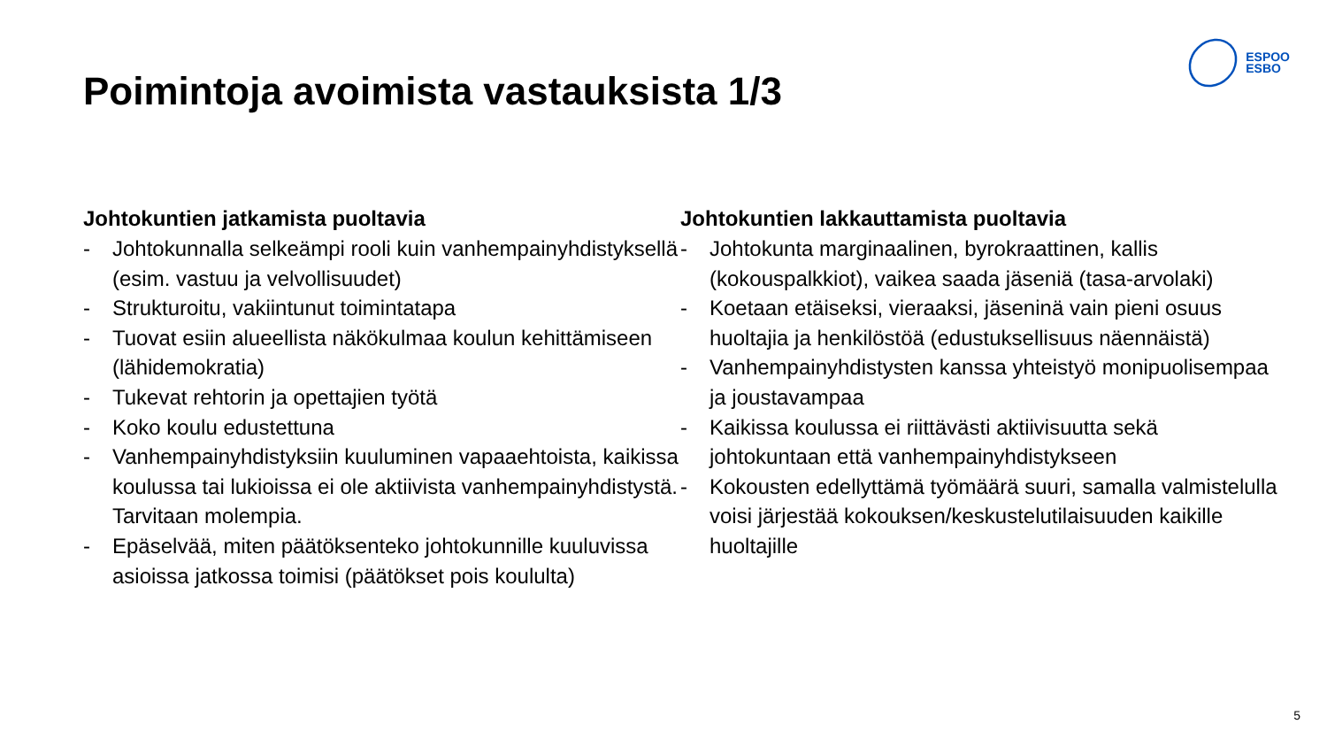ESPOO
ESBO
Poimintoja avoimista vastauksista 1/3
Johtokuntien jatkamista puoltavia
- Johtokunnalla selkeämpi rooli kuin vanhempainyhdistyksellä (esim. vastuu ja velvollisuudet)
- Strukturoitu, vakiintunut toimintatapa
- Tuovat esiin alueellista näkökulmaa koulun kehittämiseen (lähidemokratia)
- Tukevat rehtorin ja opettajien työtä
- Koko koulu edustettuna
- Vanhempainyhdistyksiin kuuluminen vapaaehtoista, kaikissa koulussa tai lukioissa ei ole aktiivista vanhempainyhdistystä. Tarvitaan molempia.
- Epäselvää, miten päätöksenteko johtokunnille kuuluvissa asioissa jatkossa toimisi (päätökset pois koululta)
Johtokuntien lakkauttamista puoltavia
- Johtokunta marginaalinen, byrokraattinen, kallis (kokouspalkkiot), vaikea saada jäseniä (tasa-arvolaki)
- Koetaan etäiseksi, vieraaksi, jäseninä vain pieni osuus huoltajia ja henkilöstöä (edustuksellisuus näennäistä)
- Vanhempainyhdistysten kanssa yhteistyö monipuolisempaa ja joustavampaa
- Kaikissa koulussa ei riittävästi aktiivisuutta sekä johtokuntaan että vanhempainyhdistykseen
- Kokousten edellyttämä työmäärä suuri, samalla valmistelulla voisi järjestää kokouksen/keskustelutilaisuuden kaikille huoltajille
5